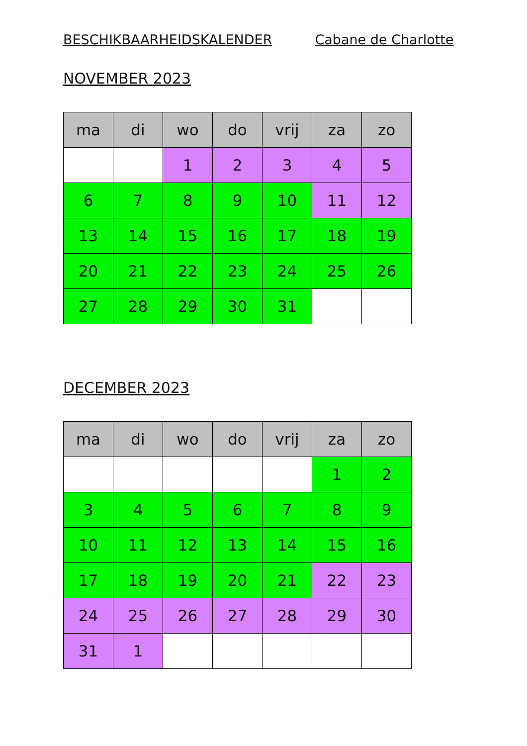BESCHIKBAARHEIDSKALENDER Cabane de Charlotte
NOVEMBER 2023
| ma | di | wo | do | vrij | za | zo |
| --- | --- | --- | --- | --- | --- | --- |
| | | 1 | 2 | 3 | 4 | 5 |
| 6 | 7 | 8 | 9 | 10 | 11 | 12 |
| 13 | 14 | 15 | 16 | 17 | 18 | 19 |
| 20 | 21 | 22 | 23 | 24 | 25 | 26 |
| 27 | 28 | 29 | 30 | 31 | | |
DECEMBER 2023
| ma | di | wo | do | vrij | za | zo |
| --- | --- | --- | --- | --- | --- | --- |
| | | | | | 1 | 2 |
| 3 | 4 | 5 | 6 | 7 | 8 | 9 |
| 10 | 11 | 12 | 13 | 14 | 15 | 16 |
| 17 | 18 | 19 | 20 | 21 | 22 | 23 |
| 24 | 25 | 26 | 27 | 28 | 29 | 30 |
| 31 | 1 | | | | | |